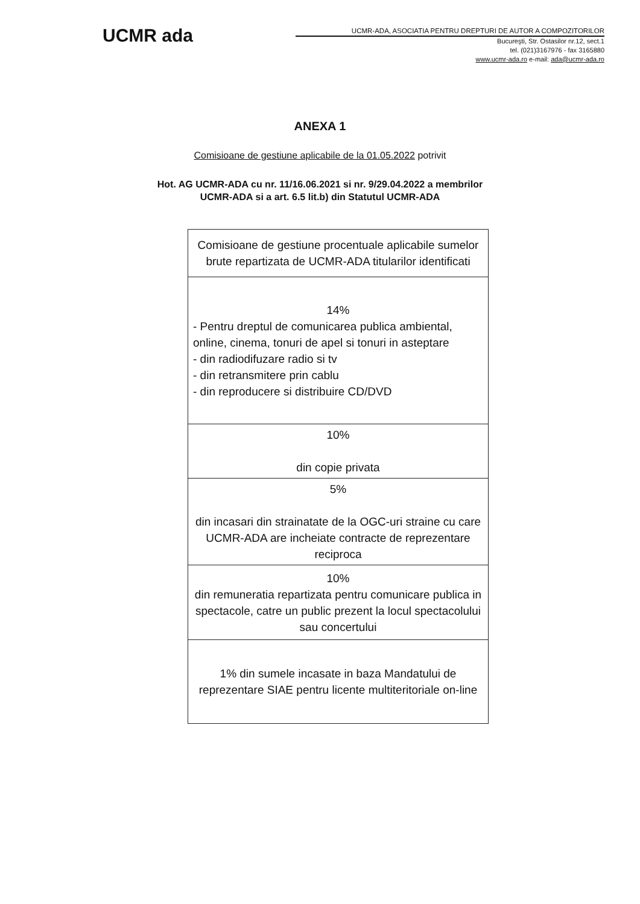UCMR ada
UCMR-ADA, ASOCIATIA PENTRU DREPTURI DE AUTOR A COMPOZITORILOR
Bucureşti, Str. Ostasilor nr.12, sect.1
tel. (021)3167976 - fax 3165880
www.ucmr-ada.ro e-mail: ada@ucmr-ada.ro
ANEXA 1
Comisioane de gestiune aplicabile de la 01.05.2022 potrivit
Hot. AG UCMR-ADA cu nr. 11/16.06.2021 si nr. 9/29.04.2022 a membrilor
UCMR-ADA si a art. 6.5 lit.b) din Statutul UCMR-ADA
| Comisioane de gestiune procentuale aplicabile sumelor brute repartizata de UCMR-ADA titularilor identificati |
| --- |
| 14% - Pentru dreptul de comunicarea publica ambiental, online, cinema, tonuri de apel si tonuri in asteptare - din radiodifuzare radio si tv - din retransmitere prin cablu - din reproducere si distribuire CD/DVD |
| 10% din copie privata |
| 5% din incasari din strainatate de la OGC-uri straine cu care UCMR-ADA are incheiate contracte de reprezentare reciproca |
| 10% din remuneratia repartizata pentru comunicare publica in spectacole, catre un public prezent la locul spectacolului sau concertului |
| 1% din sumele incasate in baza Mandatului de reprezentare SIAE pentru licente multiteritoriale on-line |